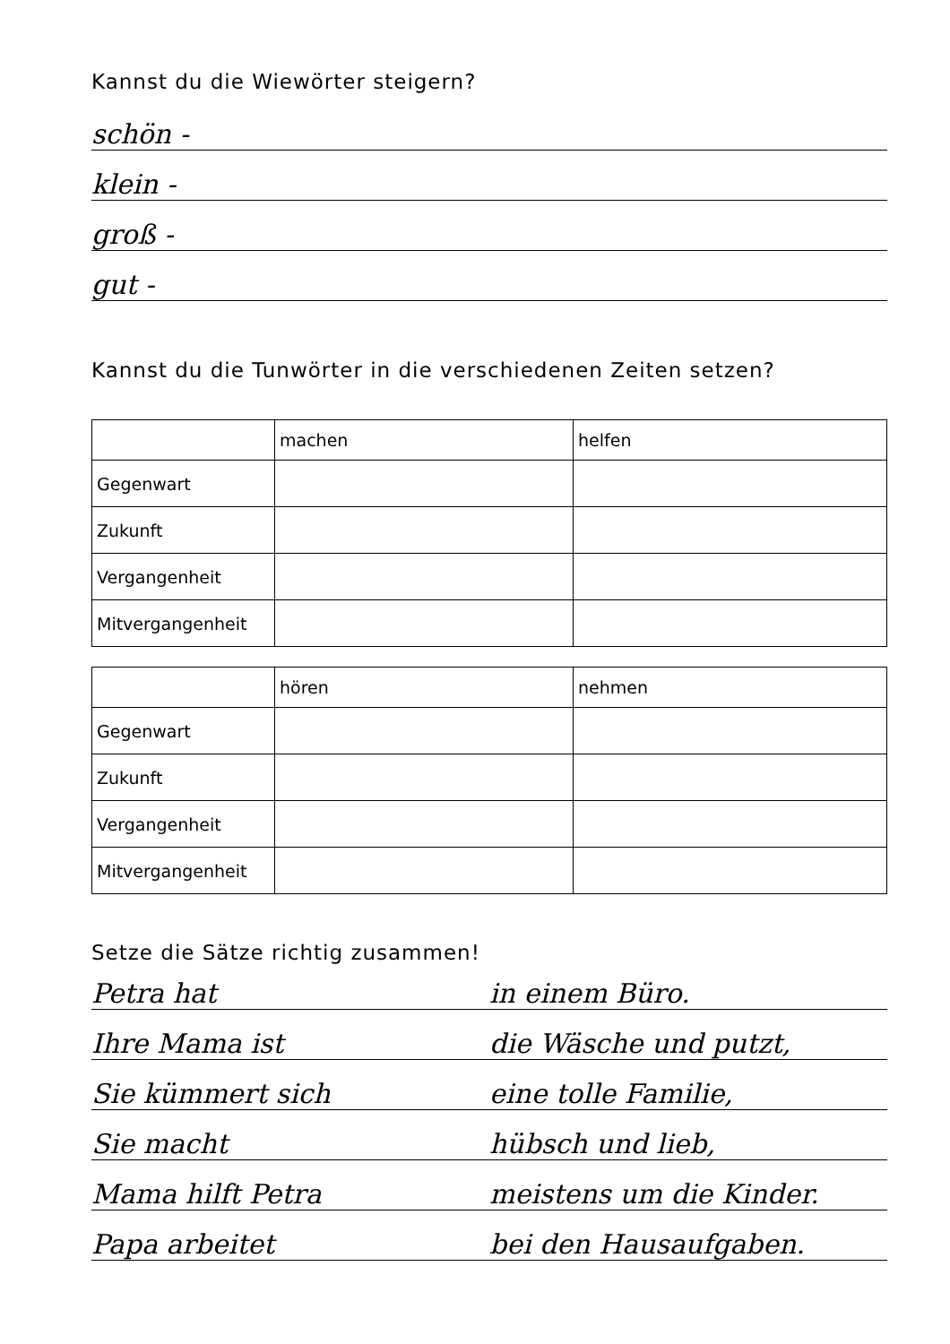Kannst du die Wiewörter steigern?
schön -
klein -
groß -
gut -
Kannst du die Tunwörter in die verschiedenen Zeiten setzen?
| | machen | helfen |
| Gegenwart | | |
| Zukunft | | |
| Vergangenheit | | |
| Mitvergangenheit | | |
| | hören | nehmen |
| Gegenwart | | |
| Zukunft | | |
| Vergangenheit | | |
| Mitvergangenheit | | |
Setze die Sätze richtig zusammen!
Petra hat in einem Büro.
Ihre Mama ist die Wäsche und putzt,
Sie kümmert sich eine tolle Familie,
Sie macht hübsch und lieb,
Mama hilft Petra meistens um die Kinder.
Papa arbeitet bei den Hausaufgaben.